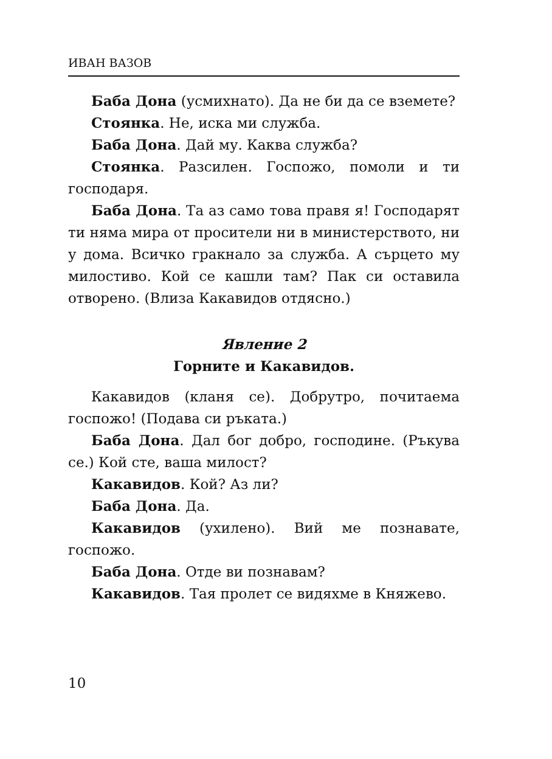ИВАН ВАЗОВ
Баба Дона (усмихнато). Да не би да се вземете?
Стоянка. Не, иска ми служба.
Баба Дона. Дай му. Каква служба?
Стоянка. Разсилен. Госпожо, помоли и ти господаря.
Баба Дона. Та аз само това правя я! Господарят ти няма мира от просители ни в министерството, ни у дома. Всичко гракнало за служба. А сърцето му милостиво. Кой се кашли там? Пак си оставила отворено. (Влиза Какавидов отдясно.)
Явление 2
Горните и Какавидов.
Какавидов (кланя се). Добрутро, почитаема госпожо! (Подава си ръката.)
Баба Дона. Дал бог добро, господине. (Ръкува се.) Кой сте, ваша милост?
Какавидов. Кой? Аз ли?
Баба Дона. Да.
Какавидов (ухилено). Вий ме познавате, госпожо.
Баба Дона. Отде ви познавам?
Какавидов. Тая пролет се видяхме в Княжево.
10